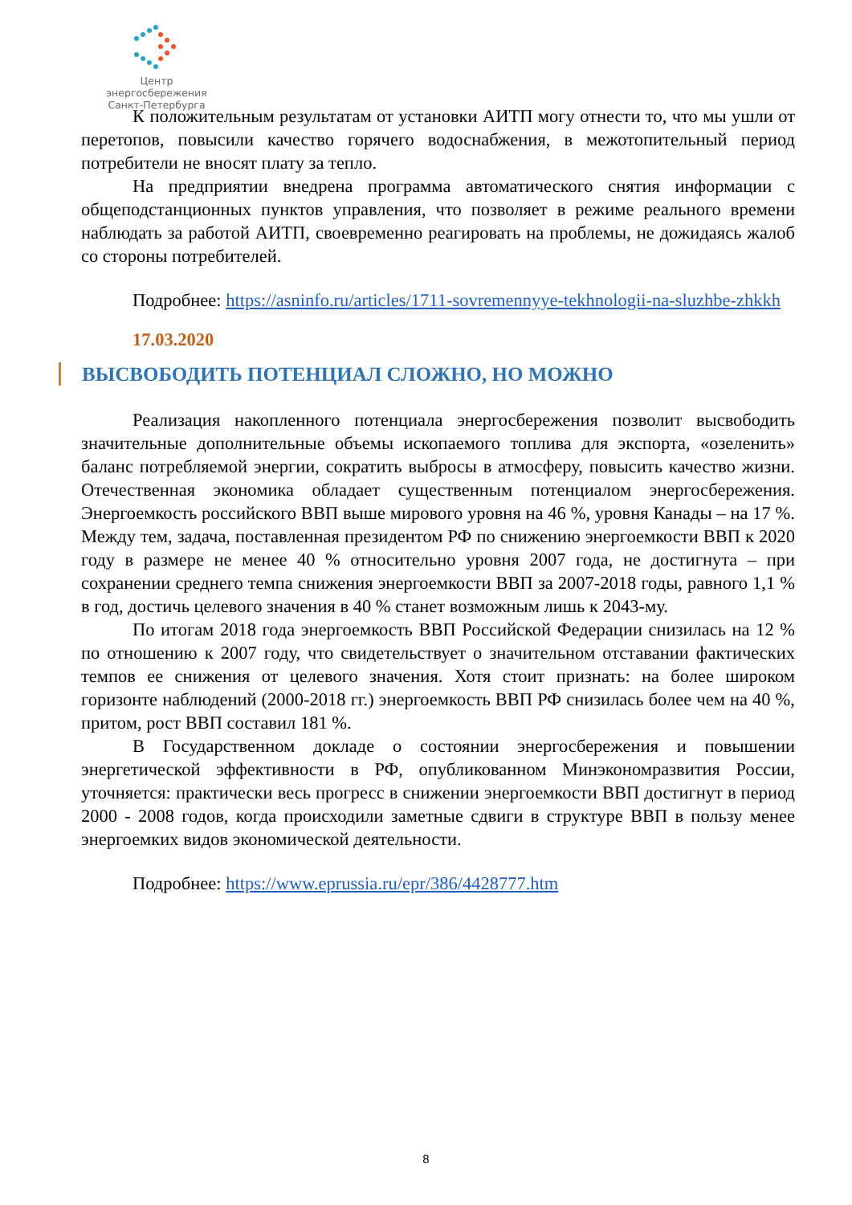Центр энергосбережения
Санкт-Петербурга
К положительным результатам от установки АИТП могу отнести то, что мы ушли от перетопов, повысили качество горячего водоснабжения, в межотопительный период потребители не вносят плату за тепло.
На предприятии внедрена программа автоматического снятия информации с общеподстанционных пунктов управления, что позволяет в режиме реального времени наблюдать за работой АИТП, своевременно реагировать на проблемы, не дожидаясь жалоб со стороны потребителей.
Подробнее: https://asninfo.ru/articles/1711-sovremennyye-tekhnologii-na-sluzhbe-zhkkh
17.03.2020
ВЫСВОБОДИТЬ ПОТЕНЦИАЛ СЛОЖНО, НО МОЖНО
Реализация накопленного потенциала энергосбережения позволит высвободить значительные дополнительные объемы ископаемого топлива для экспорта, «озеленить» баланс потребляемой энергии, сократить выбросы в атмосферу, повысить качество жизни. Отечественная экономика обладает существенным потенциалом энергосбережения. Энергоемкость российского ВВП выше мирового уровня на 46 %, уровня Канады – на 17 %. Между тем, задача, поставленная президентом РФ по снижению энергоемкости ВВП к 2020 году в размере не менее 40 % относительно уровня 2007 года, не достигнута – при сохранении среднего темпа снижения энергоемкости ВВП за 2007-2018 годы, равного 1,1 % в год, достичь целевого значения в 40 % станет возможным лишь к 2043-му.
По итогам 2018 года энергоемкость ВВП Российской Федерации снизилась на 12 % по отношению к 2007 году, что свидетельствует о значительном отставании фактических темпов ее снижения от целевого значения. Хотя стоит признать: на более широком горизонте наблюдений (2000‑2018 гг.) энергоемкость ВВП РФ снизилась более чем на 40 %, притом, рост ВВП составил 181 %.
В Государственном докладе о состоянии энергосбережения и повышении энергетической эффективности в РФ, опубликованном Минэкономразвития России, уточняется: практически весь прогресс в снижении энергоемкости ВВП достигнут в период 2000 ‑ 2008 годов, когда происходили заметные сдвиги в структуре ВВП в пользу менее энергоемких видов экономической деятельности.
Подробнее: https://www.eprussia.ru/epr/386/4428777.htm
8